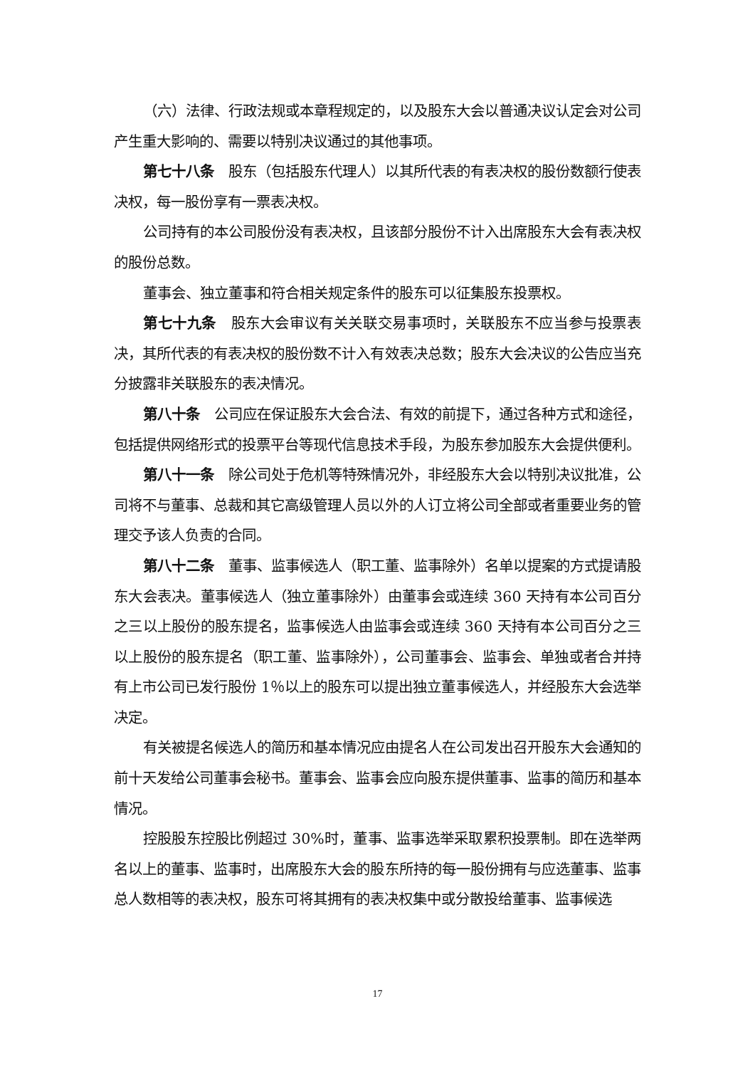（六）法律、行政法规或本章程规定的，以及股东大会以普通决议认定会对公司产生重大影响的、需要以特别决议通过的其他事项。
第七十八条　股东（包括股东代理人）以其所代表的有表决权的股份数额行使表决权，每一股份享有一票表决权。
公司持有的本公司股份没有表决权，且该部分股份不计入出席股东大会有表决权的股份总数。
董事会、独立董事和符合相关规定条件的股东可以征集股东投票权。
第七十九条　股东大会审议有关关联交易事项时，关联股东不应当参与投票表决，其所代表的有表决权的股份数不计入有效表决总数；股东大会决议的公告应当充分披露非关联股东的表决情况。
第八十条　公司应在保证股东大会合法、有效的前提下，通过各种方式和途径，包括提供网络形式的投票平台等现代信息技术手段，为股东参加股东大会提供便利。
第八十一条　除公司处于危机等特殊情况外，非经股东大会以特别决议批准，公司将不与董事、总裁和其它高级管理人员以外的人订立将公司全部或者重要业务的管理交予该人负责的合同。
第八十二条　董事、监事候选人（职工董、监事除外）名单以提案的方式提请股东大会表决。董事候选人（独立董事除外）由董事会或连续 360 天持有本公司百分之三以上股份的股东提名，监事候选人由监事会或连续 360 天持有本公司百分之三以上股份的股东提名（职工董、监事除外），公司董事会、监事会、单独或者合并持有上市公司已发行股份 1％以上的股东可以提出独立董事候选人，并经股东大会选举决定。
有关被提名候选人的简历和基本情况应由提名人在公司发出召开股东大会通知的前十天发给公司董事会秘书。董事会、监事会应向股东提供董事、监事的简历和基本情况。
控股股东控股比例超过 30%时，董事、监事选举采取累积投票制。即在选举两名以上的董事、监事时，出席股东大会的股东所持的每一股份拥有与应选董事、监事总人数相等的表决权，股东可将其拥有的表决权集中或分散投给董事、监事候选
17